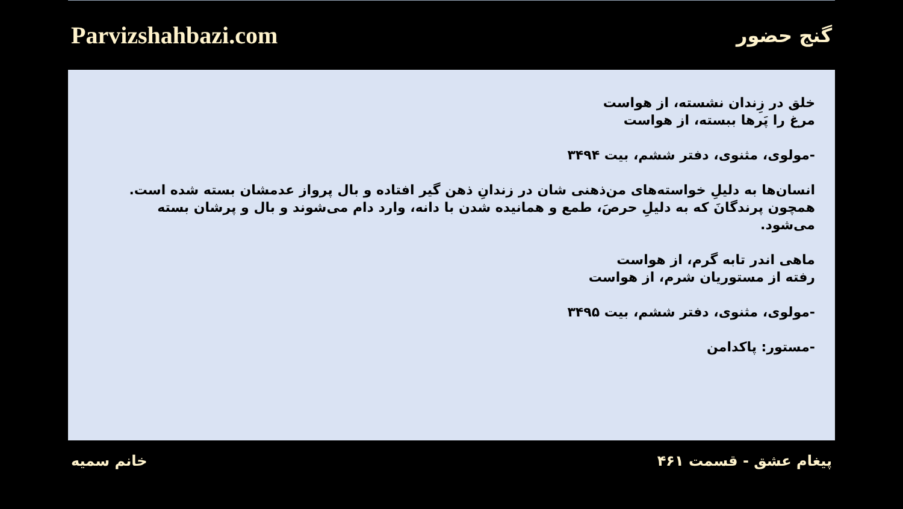Parvizshahbazi.com گنج حضور
خلق در زِندان نشسته، از هواست
مرغ را پَرها ببسته، از هواست
-مولوی، مثنوی، دفتر ششم، بیت ۳۴۹۴
انسان‌ها به دلیلِ خواسته‌های من‌ذهنی شان در زندانِ ذهن گیر افتاده و بال پرواز عدمشان بسته شده است. همچون پرندگانَ که به دلیلِ حرصَ، طمع و همانیده شدن با دانه، وارد دام می‌شوند و بال و پرشان بسته می‌شود.
ماهی اندر تابه گرم، از هواست
رفته از مستوریان شرم، از هواست
-مولوی، مثنوی، دفتر ششم، بیت ۳۴۹۵
-مستور: پاکدامن
پیغام عشق - قسمت ۴۶۱ خانم سمیه